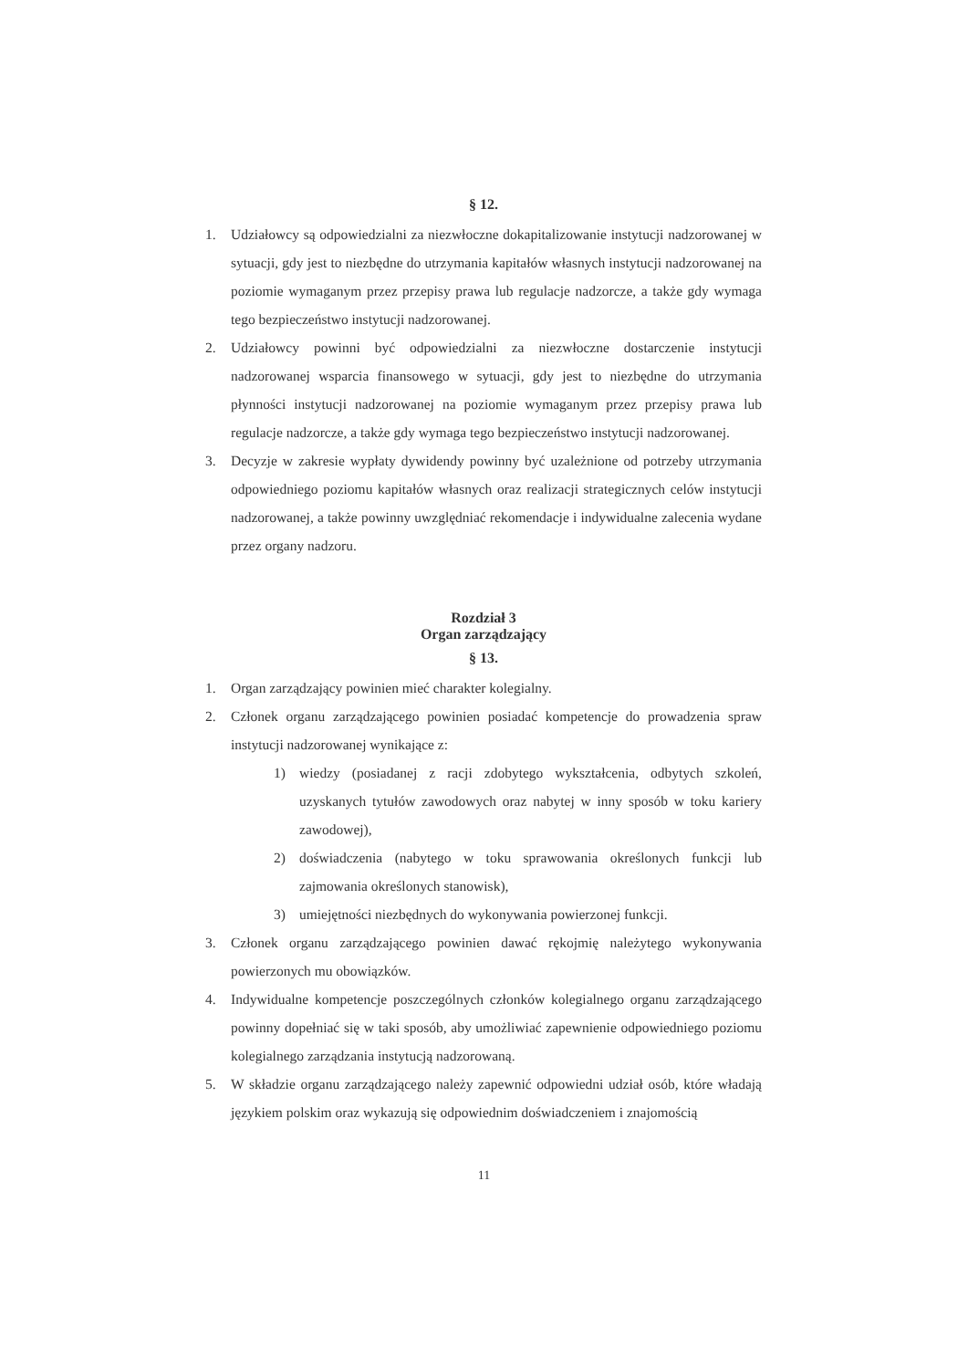§ 12.
1. Udziałowcy są odpowiedzialni za niezwłoczne dokapitalizowanie instytucji nadzorowanej w sytuacji, gdy jest to niezbędne do utrzymania kapitałów własnych instytucji nadzorowanej na poziomie wymaganym przez przepisy prawa lub regulacje nadzorcze, a także gdy wymaga tego bezpieczeństwo instytucji nadzorowanej.
2. Udziałowcy powinni być odpowiedzialni za niezwłoczne dostarczenie instytucji nadzorowanej wsparcia finansowego w sytuacji, gdy jest to niezbędne do utrzymania płynności instytucji nadzorowanej na poziomie wymaganym przez przepisy prawa lub regulacje nadzorcze, a także gdy wymaga tego bezpieczeństwo instytucji nadzorowanej.
3. Decyzje w zakresie wypłaty dywidendy powinny być uzależnione od potrzeby utrzymania odpowiedniego poziomu kapitałów własnych oraz realizacji strategicznych celów instytucji nadzorowanej, a także powinny uwzględniać rekomendacje i indywidualne zalecenia wydane przez organy nadzoru.
Rozdział 3
Organ zarządzający
§ 13.
1. Organ zarządzający powinien mieć charakter kolegialny.
2. Członek organu zarządzającego powinien posiadać kompetencje do prowadzenia spraw instytucji nadzorowanej wynikające z:
1) wiedzy (posiadanej z racji zdobytego wykształcenia, odbytych szkoleń, uzyskanych tytułów zawodowych oraz nabytej w inny sposób w toku kariery zawodowej),
2) doświadczenia (nabytego w toku sprawowania określonych funkcji lub zajmowania określonych stanowisk),
3) umiejętności niezbędnych do wykonywania powierzonej funkcji.
3. Członek organu zarządzającego powinien dawać rękojmię należytego wykonywania powierzonych mu obowiązków.
4. Indywidualne kompetencje poszczególnych członków kolegialnego organu zarządzającego powinny dopełniać się w taki sposób, aby umożliwiać zapewnienie odpowiedniego poziomu kolegialnego zarządzania instytucją nadzorowaną.
5. W składzie organu zarządzającego należy zapewnić odpowiedni udział osób, które władają językiem polskim oraz wykazują się odpowiednim doświadczeniem i znajomością
11